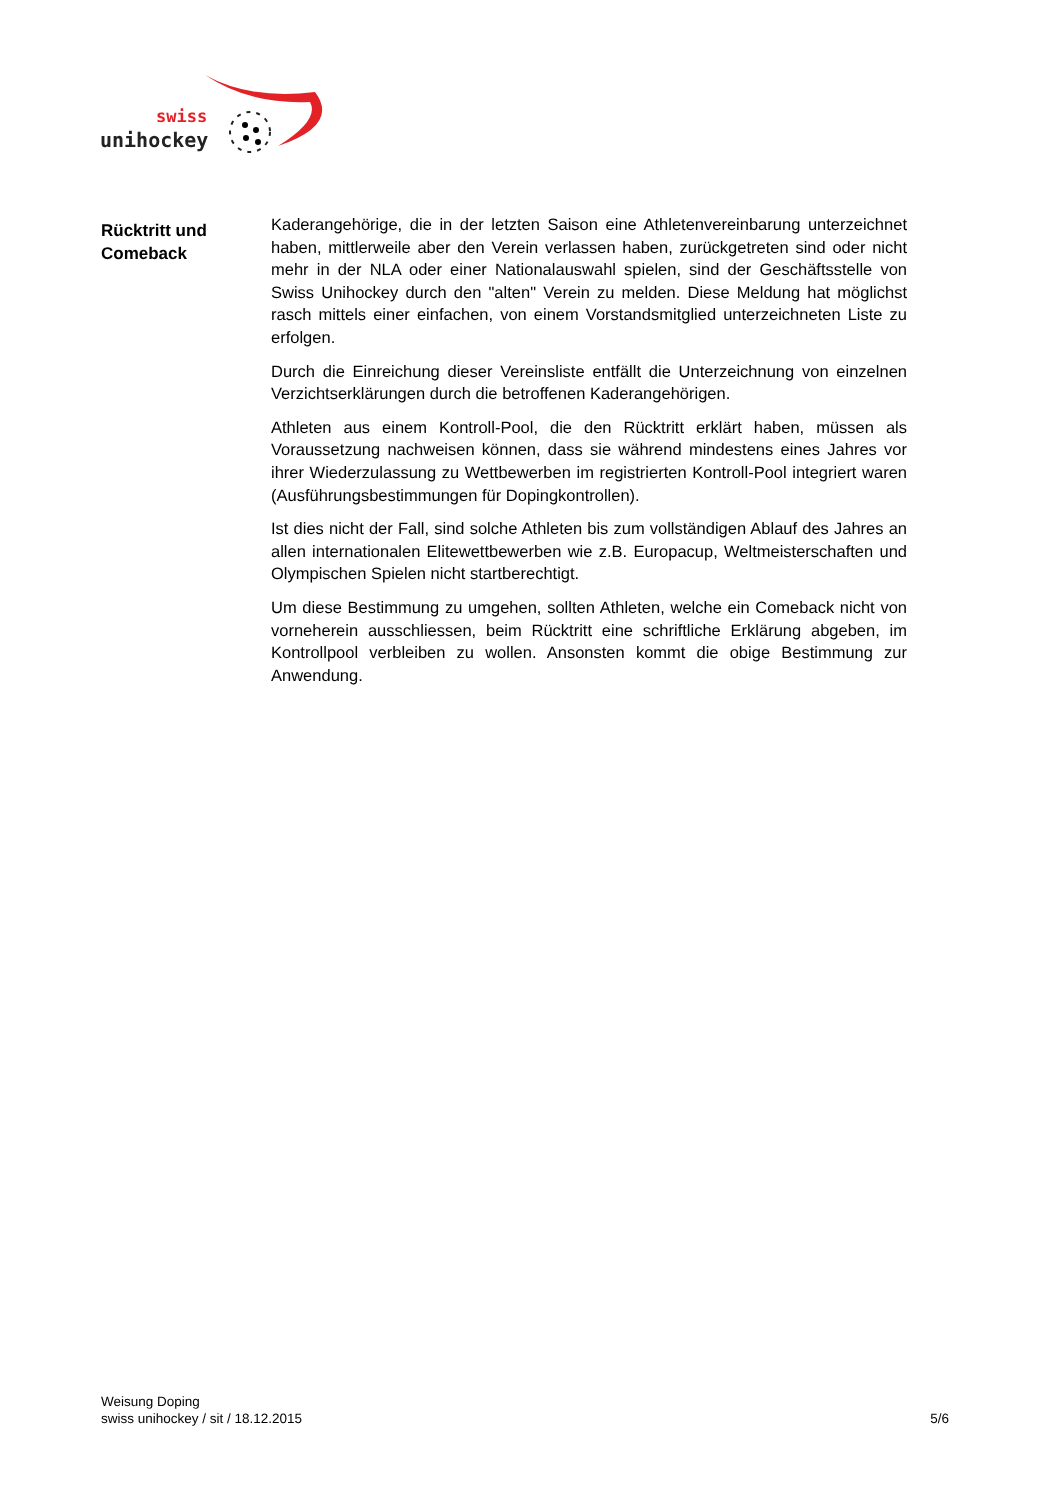swiss
unihockey
Rücktritt und
Comeback
Kaderangehörige, die in der letzten Saison eine Athletenvereinbarung unterzeichnet haben, mittlerweile aber den Verein verlassen haben, zurückgetreten sind oder nicht mehr in der NLA oder einer Nationalauswahl spielen, sind der Geschäftsstelle von Swiss Unihockey durch den "alten" Verein zu melden. Diese Meldung hat möglichst rasch mittels einer einfachen, von einem Vorstandsmitglied unterzeichneten Liste zu erfolgen.
Durch die Einreichung dieser Vereinsliste entfällt die Unterzeichnung von einzelnen Verzichtserklärungen durch die betroffenen Kaderangehörigen.
Athleten aus einem Kontroll-Pool, die den Rücktritt erklärt haben, müssen als Voraussetzung nachweisen können, dass sie während mindestens eines Jahres vor ihrer Wiederzulassung zu Wettbewerben im registrierten Kontroll-Pool integriert waren (Ausführungsbestimmungen für Dopingkontrollen).
Ist dies nicht der Fall, sind solche Athleten bis zum vollständigen Ablauf des Jahres an allen internationalen Elitewettbewerben wie z.B. Europacup, Weltmeisterschaften und Olympischen Spielen nicht startberechtigt.
Um diese Bestimmung zu umgehen, sollten Athleten, welche ein Comeback nicht von vorneherein ausschliessen, beim Rücktritt eine schriftliche Erklärung abgeben, im Kontrollpool verbleiben zu wollen. Ansonsten kommt die obige Bestimmung zur Anwendung.
Weisung Doping
swiss unihockey / sit / 18.12.2015 5/6